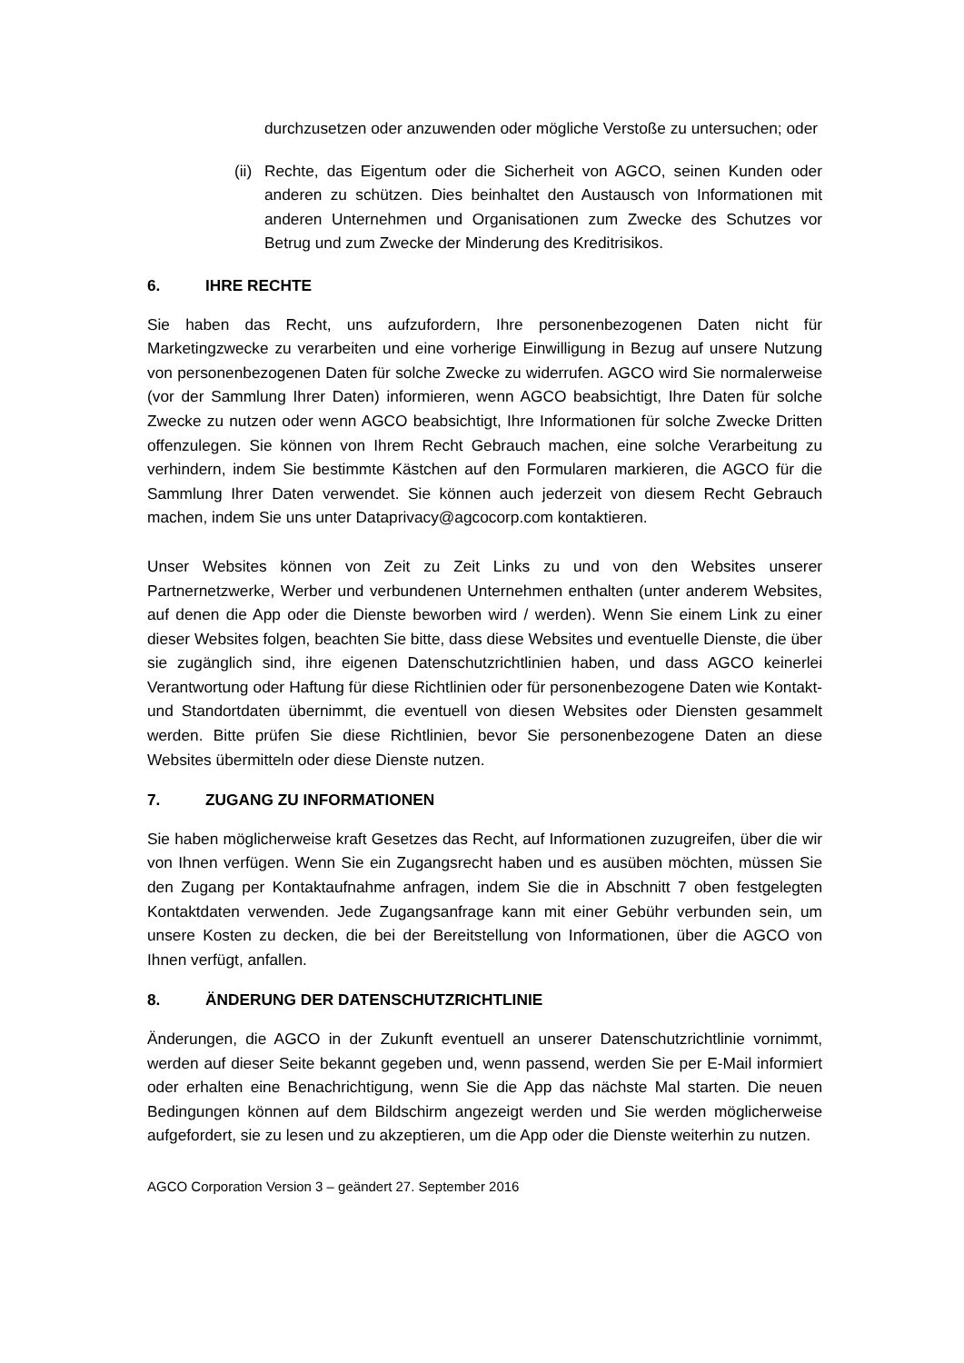durchzusetzen oder anzuwenden oder mögliche Verstoße zu untersuchen; oder
(ii)
Rechte, das Eigentum oder die Sicherheit von AGCO, seinen Kunden oder anderen zu schützen. Dies beinhaltet den Austausch von Informationen mit anderen Unternehmen und Organisationen zum Zwecke des Schutzes vor Betrug und zum Zwecke der Minderung des Kreditrisikos.
6. IHRE RECHTE
Sie haben das Recht, uns aufzufordern, Ihre personenbezogenen Daten nicht für Marketingzwecke zu verarbeiten und eine vorherige Einwilligung in Bezug auf unsere Nutzung von personenbezogenen Daten für solche Zwecke zu widerrufen. AGCO wird Sie normalerweise (vor der Sammlung Ihrer Daten) informieren, wenn AGCO beabsichtigt, Ihre Daten für solche Zwecke zu nutzen oder wenn AGCO beabsichtigt, Ihre Informationen für solche Zwecke Dritten offenzulegen. Sie können von Ihrem Recht Gebrauch machen, eine solche Verarbeitung zu verhindern, indem Sie bestimmte Kästchen auf den Formularen markieren, die AGCO für die Sammlung Ihrer Daten verwendet. Sie können auch jederzeit von diesem Recht Gebrauch machen, indem Sie uns unter Dataprivacy@agcocorp.com kontaktieren.
Unser Websites können von Zeit zu Zeit Links zu und von den Websites unserer Partnernetzwerke, Werber und verbundenen Unternehmen enthalten (unter anderem Websites, auf denen die App oder die Dienste beworben wird / werden). Wenn Sie einem Link zu einer dieser Websites folgen, beachten Sie bitte, dass diese Websites und eventuelle Dienste, die über sie zugänglich sind, ihre eigenen Datenschutzrichtlinien haben, und dass AGCO keinerlei Verantwortung oder Haftung für diese Richtlinien oder für personenbezogene Daten wie Kontakt- und Standortdaten übernimmt, die eventuell von diesen Websites oder Diensten gesammelt werden. Bitte prüfen Sie diese Richtlinien, bevor Sie personenbezogene Daten an diese Websites übermitteln oder diese Dienste nutzen.
7. ZUGANG ZU INFORMATIONEN
Sie haben möglicherweise kraft Gesetzes das Recht, auf Informationen zuzugreifen, über die wir von Ihnen verfügen. Wenn Sie ein Zugangsrecht haben und es ausüben möchten, müssen Sie den Zugang per Kontaktaufnahme anfragen, indem Sie die in Abschnitt 7 oben festgelegten Kontaktdaten verwenden. Jede Zugangsanfrage kann mit einer Gebühr verbunden sein, um unsere Kosten zu decken, die bei der Bereitstellung von Informationen, über die AGCO von Ihnen verfügt, anfallen.
8. ÄNDERUNG DER DATENSCHUTZRICHTLINIE
Änderungen, die AGCO in der Zukunft eventuell an unserer Datenschutzrichtlinie vornimmt, werden auf dieser Seite bekannt gegeben und, wenn passend, werden Sie per E-Mail informiert oder erhalten eine Benachrichtigung, wenn Sie die App das nächste Mal starten. Die neuen Bedingungen können auf dem Bildschirm angezeigt werden und Sie werden möglicherweise aufgefordert, sie zu lesen und zu akzeptieren, um die App oder die Dienste weiterhin zu nutzen.
AGCO Corporation Version 3 – geändert 27. September 2016